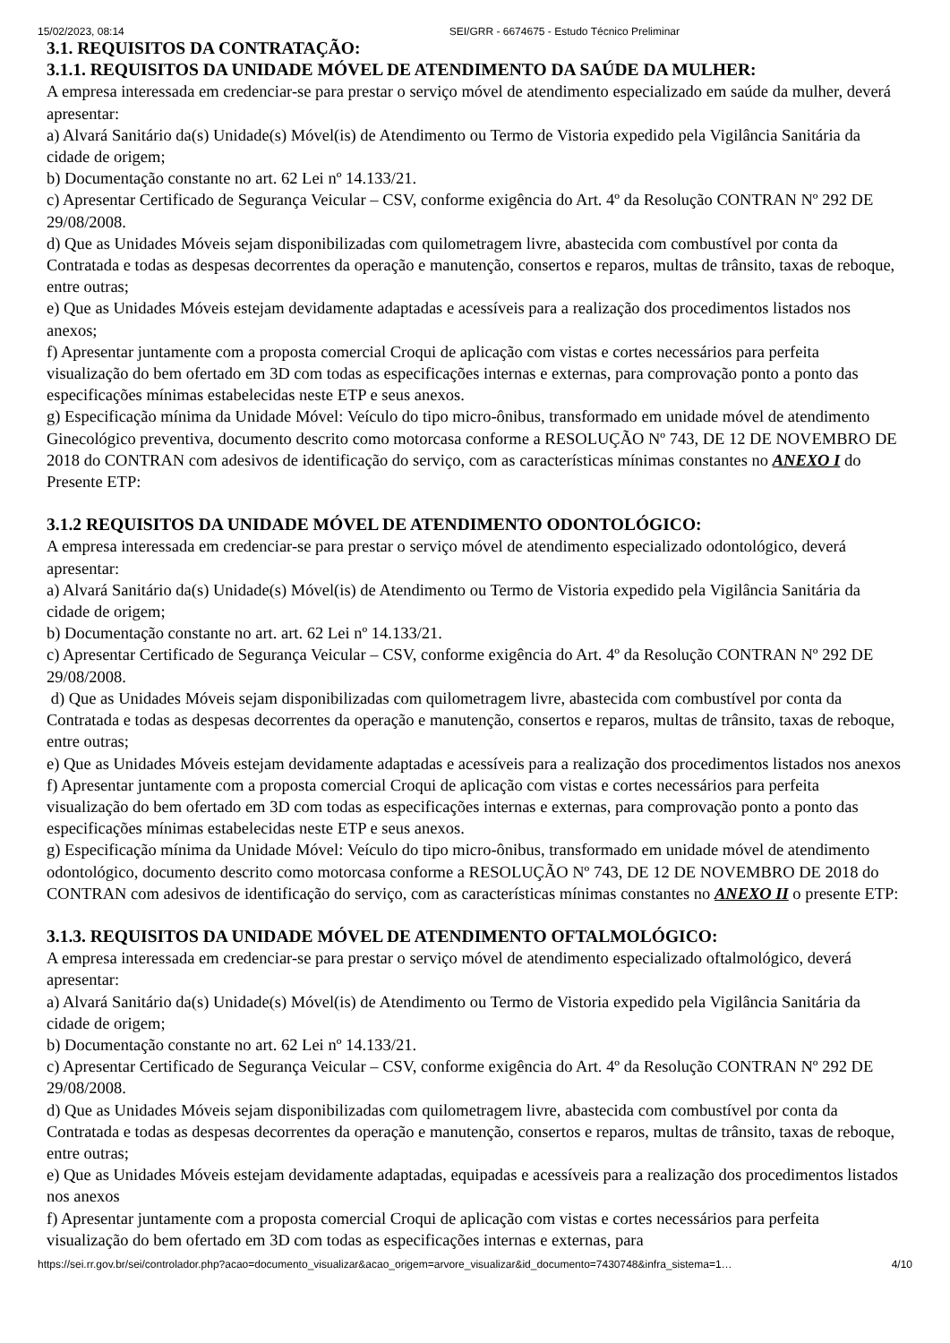15/02/2023, 08:14 SEI/GRR - 6674675 - Estudo Técnico Preliminar
3.1. REQUISITOS DA CONTRATAÇÃO:
3.1.1. REQUISITOS DA UNIDADE MÓVEL DE ATENDIMENTO DA SAÚDE DA MULHER:
A empresa interessada em credenciar-se para prestar o serviço móvel de atendimento especializado em saúde da mulher, deverá apresentar:
a) Alvará Sanitário da(s) Unidade(s) Móvel(is) de Atendimento ou Termo de Vistoria expedido pela Vigilância Sanitária da cidade de origem;
b) Documentação constante no art. 62 Lei nº 14.133/21.
c) Apresentar Certificado de Segurança Veicular – CSV, conforme exigência do Art. 4º da Resolução CONTRAN Nº 292 DE 29/08/2008.
d) Que as Unidades Móveis sejam disponibilizadas com quilometragem livre, abastecida com combustível por conta da Contratada e todas as despesas decorrentes da operação e manutenção, consertos e reparos, multas de trânsito, taxas de reboque, entre outras;
e) Que as Unidades Móveis estejam devidamente adaptadas e acessíveis para a realização dos procedimentos listados nos anexos;
f) Apresentar juntamente com a proposta comercial Croqui de aplicação com vistas e cortes necessários para perfeita visualização do bem ofertado em 3D com todas as especificações internas e externas, para comprovação ponto a ponto das especificações mínimas estabelecidas neste ETP e seus anexos.
g) Especificação mínima da Unidade Móvel: Veículo do tipo micro-ônibus, transformado em unidade móvel de atendimento Ginecológico preventiva, documento descrito como motorcasa conforme a RESOLUÇÃO Nº 743, DE 12 DE NOVEMBRO DE 2018 do CONTRAN com adesivos de identificação do serviço, com as características mínimas constantes no ANEXO I do Presente ETP:
3.1.2 REQUISITOS DA UNIDADE MÓVEL DE ATENDIMENTO ODONTOLÓGICO:
A empresa interessada em credenciar-se para prestar o serviço móvel de atendimento especializado odontológico, deverá apresentar:
a) Alvará Sanitário da(s) Unidade(s) Móvel(is) de Atendimento ou Termo de Vistoria expedido pela Vigilância Sanitária da cidade de origem;
b) Documentação constante no art. art. 62 Lei nº 14.133/21.
c) Apresentar Certificado de Segurança Veicular – CSV, conforme exigência do Art. 4º da Resolução CONTRAN Nº 292 DE 29/08/2008.
d) Que as Unidades Móveis sejam disponibilizadas com quilometragem livre, abastecida com combustível por conta da Contratada e todas as despesas decorrentes da operação e manutenção, consertos e reparos, multas de trânsito, taxas de reboque, entre outras;
e) Que as Unidades Móveis estejam devidamente adaptadas e acessíveis para a realização dos procedimentos listados nos anexos
f) Apresentar juntamente com a proposta comercial Croqui de aplicação com vistas e cortes necessários para perfeita visualização do bem ofertado em 3D com todas as especificações internas e externas, para comprovação ponto a ponto das especificações mínimas estabelecidas neste ETP e seus anexos.
g) Especificação mínima da Unidade Móvel: Veículo do tipo micro-ônibus, transformado em unidade móvel de atendimento odontológico, documento descrito como motorcasa conforme a RESOLUÇÃO Nº 743, DE 12 DE NOVEMBRO DE 2018 do CONTRAN com adesivos de identificação do serviço, com as características mínimas constantes no ANEXO II o presente ETP:
3.1.3. REQUISITOS DA UNIDADE MÓVEL DE ATENDIMENTO OFTALMOLÓGICO:
A empresa interessada em credenciar-se para prestar o serviço móvel de atendimento especializado oftalmológico, deverá apresentar:
a) Alvará Sanitário da(s) Unidade(s) Móvel(is) de Atendimento ou Termo de Vistoria expedido pela Vigilância Sanitária da cidade de origem;
b) Documentação constante no art. 62 Lei nº 14.133/21.
c) Apresentar Certificado de Segurança Veicular – CSV, conforme exigência do Art. 4º da Resolução CONTRAN Nº 292 DE 29/08/2008.
d) Que as Unidades Móveis sejam disponibilizadas com quilometragem livre, abastecida com combustível por conta da Contratada e todas as despesas decorrentes da operação e manutenção, consertos e reparos, multas de trânsito, taxas de reboque, entre outras;
e) Que as Unidades Móveis estejam devidamente adaptadas, equipadas e acessíveis para a realização dos procedimentos listados nos anexos
f) Apresentar juntamente com a proposta comercial Croqui de aplicação com vistas e cortes necessários para perfeita visualização do bem ofertado em 3D com todas as especificações internas e externas, para
https://sei.rr.gov.br/sei/controlador.php?acao=documento_visualizar&acao_origem=arvore_visualizar&id_documento=7430748&infra_sistema=1… 4/10